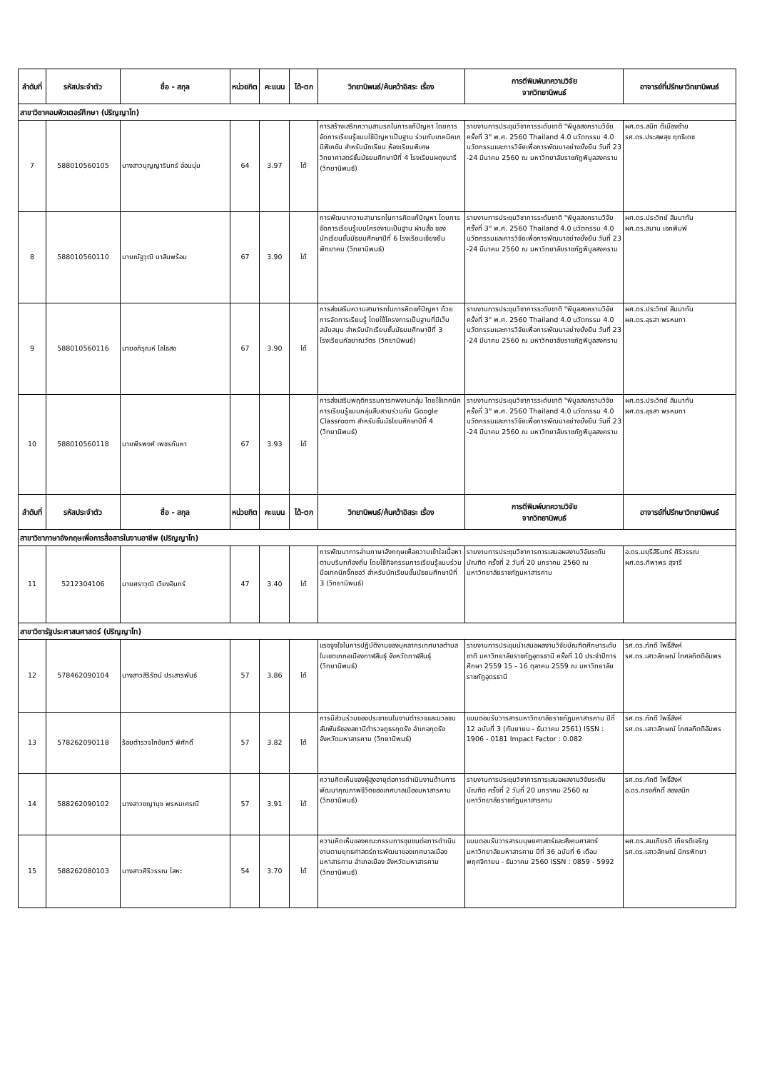| ลำดับที่ | รหัสประจำตัว | ชื่อ - สกุล | หน่วยกิต | คะแนน | ได้-ตก | วิทยานิพนธ์/ค้นคว้าอิสระ เรื่อง | การตีพิมพ์บทความวิจัย จากวิทยานิพนธ์ | อาจารย์ที่ปรึกษาวิทยานิพนธ์ |
| --- | --- | --- | --- | --- | --- | --- | --- | --- |
| สาขาวิชาคอมพิวเตอร์ศึกษา (ปริญญาโท) | | | | | | | | |
| 7 | 588010560105 | นางสาวบุญญารินทร์ อ่อนนุ่ม | 64 | 3.97 | ได้ | การสร้างเสริทความสามรถในการแก้ปัญหา โดยการจัดการเรียนรู้แบบใช้ปัญหาเป็นฐาน ร่วมกับเทคนิคเกมิฟิเคชัน สำหรับนักเรียน ห้องเรียนพิเศษวิทยาศาสตร์ชั้นมัธยมศึกษาปีที่ 4 โรงเรียนผดุงนารี (วิทยานิพนธ์) | รายงานการประชุมวิชาการระดับชาติ "พิบูลสงครามวิจัย ครั้งที่ 3" พ.ศ. 2560 Thailand 4.0 นวัตกรรม 4.0 นวัตกรรมและการวิจัยเพื่อการพัฒนาอย่างยั่งยืน วันที่ 23 -24 มีนาคม 2560 ณ มหาวิทยาลัยราชภัฏพิบูลสงคราม | ผศ.ดร.สนิท ตีเมืองซ้าย รศ.ดร.ประสพสุข ฤทธิเดช |
| 8 | 588010560110 | นายณัฐวุฒิ นาสินพร้อม | 67 | 3.90 | ได้ | การพัฒนาความสามารถในการคิดแก้ปัญหา โดยการจัดการเรียนรู้เบบโครงงานเป็นฐาน ผ่านสื่อ ของนักเรียนชั้นมัธยมศึกษาปีที่ 6 โรงเรียนเชียงยืนพิทยาคม (วิทยานิพนธ์) | รายงานการประชุมวิชาการระดับชาติ "พิบูลสงครามวิจัย ครั้งที่ 3" พ.ศ. 2560 Thailand 4.0 นวัตกรรม 4.0 นวัตกรรมและการวิจัยเพื่อการพัฒนาอย่างยั่งยืน วันที่ 23 -24 มีนาคม 2560 ณ มหาวิทยาลัยราชภัฏพิบูลสงคราม | ผศ.ดร.ประวิทย์ สิมมาทัน ผศ.ดร.สมาน เอกพิมพ์ |
| 9 | 588010560116 | นายอภิรุณห์ ไลไธสง | 67 | 3.90 | ได้ | การส่งเสริมความสามารถในการคิดแก้ปัญหา ด้วยการจัดการเรียนรู้ โดยใช้โครงการเป็นฐานที่มีเว็บสนับสนุน สำหรับนักเรียนชั้นมัธยมศึกษาปีที่ 3 โรงเรียนกัลยาณวัตร (วิทยานิพนธ์) | รายงานการประชุมวิชาการระดับชาติ "พิบูลสงครามวิจัย ครั้งที่ 3" พ.ศ. 2560 Thailand 4.0 นวัตกรรม 4.0 นวัตกรรมและการวิจัยเพื่อการพัฒนาอย่างยั่งยืน วันที่ 23 -24 มีนาคม 2560 ณ มหาวิทยาลัยราชภัฏพิบูลสงคราม | ผศ.ดร.ประวิทย์ สิมมาทัน ผศ.ดร.อุรสา พรหมทา |
| 10 | 588010560118 | นายพีรพงศ์ เพชรกันหา | 67 | 3.93 | ได้ | การส่งเสริมพฤติกรรมการทพงานกลุ่ม โดยใช้เทคนิคการเรียนรู้แบบกลุ่มสืบสวนร่วมกับ Google Classroom สำหรับชั้นมัธไยมศึกษาปีที่ 4 (วิทยานิพนธ์) | รายงานการประชุมวิชาการระดับชาติ "พิบูลสงครามวิจัย ครั้งที่ 3" พ.ศ. 2560 Thailand 4.0 นวัตกรรม 4.0 นวัตกรรมและการวิจัยเพื่อการพัฒนาอย่างยั่งยืน วันที่ 23 -24 มีนาคม 2560 ณ มหาวิทยาลัยราชภัฏพิบูลสงคราม | ผศ.ดร.ประวิทย์ สิมมาทัน ผศ.ดร.อุรสา พรหมทา |
| ลำดับที่ | รหัสประจำตัว | ชื่อ - สกุล | หน่วยกิต | คะแนน | ได้-ตก | วิทยานิพนธ์/ค้นคว้าอิสระ เรื่อง | การตีพิมพ์บทความวิจัย จากวิทยานิพนธ์ | อาจารย์ที่ปรึกษาวิทยานิพนธ์ |
| สาขาวิชาภาษาอังกฤษเพื่อการสื่อสารในงานอาชีพ (ปริญญาโท) | | | | | | | | |
| 11 | 5212304106 | นายศราวุฒิ เวียงอินทร์ | 47 | 3.40 | ได้ | การพัฒนาการอ่านภาษาอังกฤษเพื่อความเข้าใจเนื้อหาตามบริบทท้องถิ่น โดยใช้กิจกรรมการเรียนรู้แบบร่วมมือเทคนิคจิ๊กซอว์ สำหรับนักเรียนชั้นมัธยมศึกษาปีที่ 3 (วิทยานิพนธ์) | รายงานการประชุมวิชาการการเสนอผลงานวิจัยระดับบัณฑิต ครั้งที่ 2 วันที่ 20 มกราคม 2560 ณ มหาวิทยาลัยราชภัฏมหาสารคาม | อ.ดร.มยุรีสิรินทร์ ศิริวรรณ ผศ.ดร.ทิพาพร สุจารี |
| สาขาวิชารัฐประศาสนศาสตร์ (ปริญญาโท) | | | | | | | | |
| 12 | 578462090104 | นางสาวสิริรัตน์ ประสารพันธ์ | 57 | 3.86 | ได้ | แรงจูงใจในการปฏิบัติงานของบุคลากรเทศบาลตำบลในเขตเภภอเมืองกาฬสินธุ์ จังหวัดกาฬสินธุ์ (วิทยานิพนธ์) | รายงานการประชุมนำเสนอผลงานวิจัยบัณฑิตศึกษาระดับชาติ มหาวิทยาลัยราชภัฏอุดรธานี ครั้งที่ 10 ประจำปีการศึกษา 2559 15 - 16 ตุลาคม 2559 ณ มหาวิทยาลัยราชภัฏอุดรธานี | รศ.ดร.ภักดี โพธิ์สิงห์ รศ.ดร.เสาวลักษณ์ โกศลกิตติอัมพร |
| 13 | 578262090118 | ร้อยตำรวจโทชัยทวี พิศักดิ์ | 57 | 3.82 | ได้ | การมีส่วนร่วมของประชาชนในงานตำรวจและมวลชนสัมพันธ์ของสถานีตำรวจภูธรกุดรัง อำเภอกุดรัง จังหวัดมหาสารคาม (วิทยานิพนธ์) | แบบตอบรับวารสารมหาวิทยาลัยราชภัฏมหาสารคาม ปีที่ 12 ฉบับที่ 3 (กันยายน - ธันวาคม 2561) ISSN : 1906 - 0181 Impact Factor : 0.082 | รศ.ดร.ภักดี โพธิ์สิงห์ รศ.ดร.เสาวลักษณ์ โกศลกิตติอัมพร |
| 14 | 588262090102 | นางสาวชญานุช พรหมเศรณี | 57 | 3.91 | ได้ | ความคิดเห็นของผู้สูงอายุต่อการดำเนินงานด้านการพัฒนาคุณภาพชีวิตของเทศบาลเมืองมหาสารคาม (วิทยานิพนธ์) | รายงานการประชุมวิชาการการเสนอผลงานวิจัยระดับบัณฑิต ครั้งที่ 2 วันที่ 20 มกราคม 2560 ณ มหาวิทยาลัยราชภัฏมหาสารคาม | รศ.ดร.ภักดี โพธิ์สิงห์ อ.ดร.ทรงศักดิ์ สองสนิท |
| 15 | 588262080103 | นางสาวศิริวรรณ โสหะ | 54 | 3.70 | ได้ | ความคิดเห็นของคณะกรรมการชุมชนต่อการดำเนินงานตามยุทธศาสตร์การพัฒนาของเทศบาลเมืองมหาสารคาม อำเภอเมือง จังหวัดมหาสารคาม (วิทยานิพนธ์) | แบบตอบรับวารสารมนุษยศาสตร์และสังคมศาสตร์ มหาวิทยาลัยมหาสารคาม ปีที่ 36 ฉบับที่ 6 เดือน พฤศจิกายน - ธันวาคม 2560 ISSN : 0859 - 5992 | ผศ.ดร.สมเกียรติ เกียรติเจริญ รศ.ดร.เสาวลักษณ์ นิกรพิทยา |